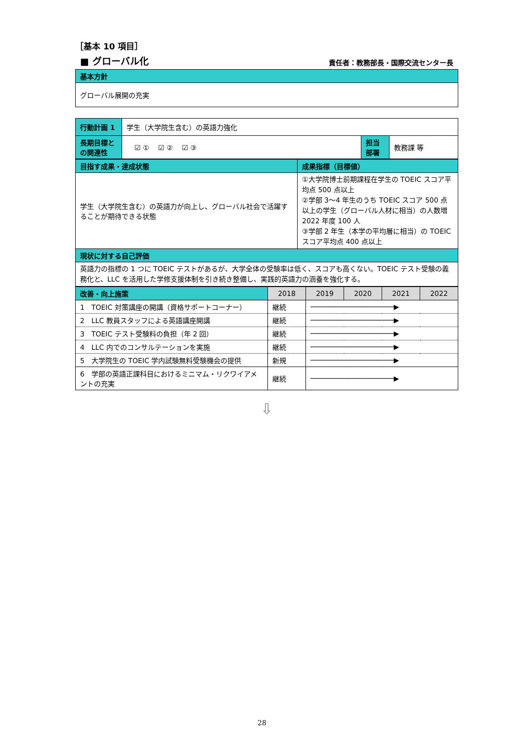［基本 10 項目］
■ グローバル化 責任者：教務部長・国際交流センター長
| 基本方針 |
| グローバル展開の充実 |
| 行動計画 1 | 学生（大学院生含む）の英語力強化 | | |
| 長期目標との関連性 | ☑ ① ☑ ② ☑ ③ | 担当部署 | 教務課 等 |
| 目指す成果・達成状態 | 成果指標（目標値） |
| 学生（大学院生含む）の英語力が向上し、グローバル社会で活躍することが期待できる状態 | ①大学院博士前期課程在学生の TOEIC スコア平均点 500 点以上 ②学部 3～4 年生のうち TOEIC スコア 500 点以上の学生（グローバル人材に相当）の人数増 2022 年度 100 人 ③学部 2 年生（本学の平均層に相当）の TOEIC スコア平均点 400 点以上 |
| 現状に対する自己評価 | |
| 英語力の指標の 1 つに TOEIC テストがあるが、大学全体の受験率は低く、スコアも高くない。TOEIC テスト受験の義務化と、LLC を活用した学修支援体制を引き続き整備し、実践的英語力の涵養を強化する。 | |
| 改善・向上施策 | 2018 | 2019 | 2020 | 2021 | 2022 |
| --- | --- | --- | --- | --- | --- |
| 1 TOEIC 対策講座の開講（資格サポートコーナー） | 継続 | ────────────────────▶ | | | |
| 2 LLC 教員スタッフによる英語講座開講 | 継続 | ────────────────────▶ | | | |
| 3 TOEIC テスト受験料の負担（年 2 回） | 継続 | ────────────────────▶ | | | |
| 4 LLC 内でのコンサルテーションを実施 | 継続 | ────────────────────▶ | | | |
| 5 大学院生の TOEIC 学内試験無料受験機会の提供 | 新規 | ────────────────────▶ | | | |
| 6 学部の英語正課科目におけるミニマム・リクワイアメントの充実 | 継続 | ────────────────────▶ | | | |
⇩
28